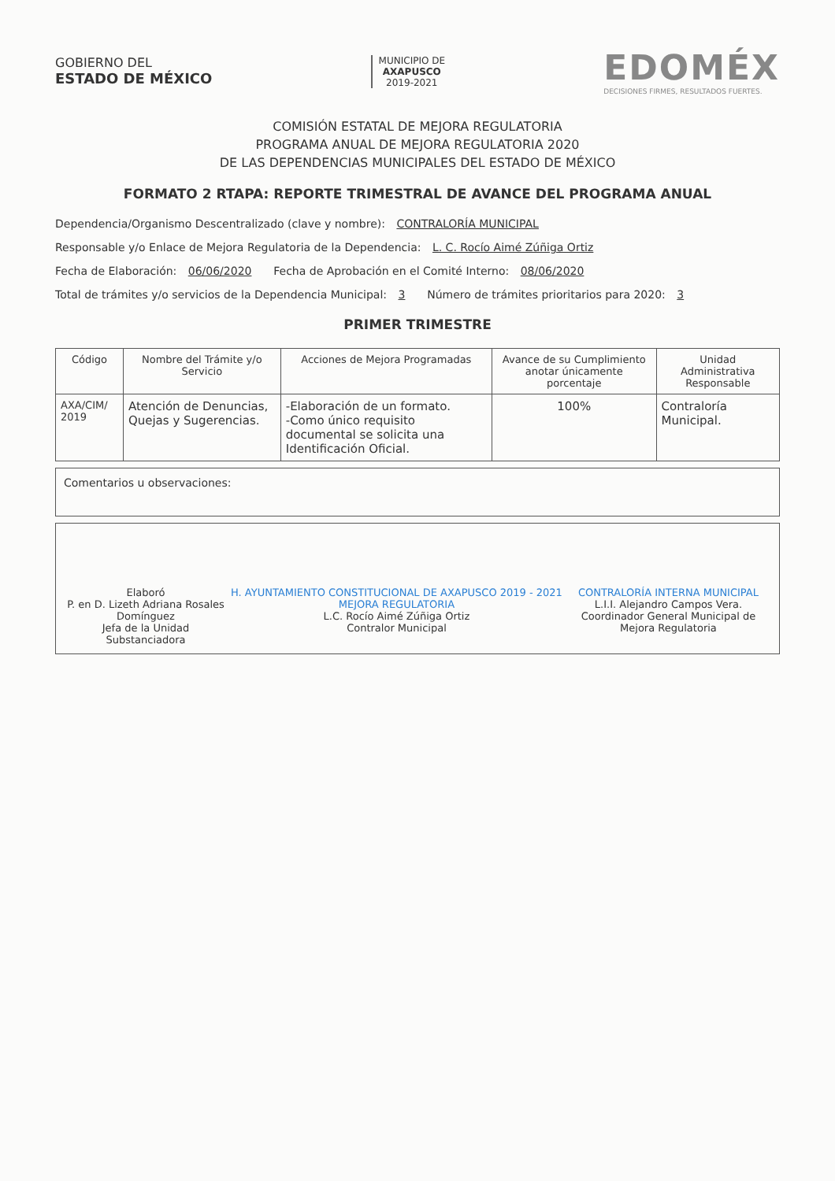GOBIERNO DEL
ESTADO DE MÉXICO
MUNICIPIO DE
AXAPUSCO
2019-2021
EDOMÉX
DECISIONES FIRMES, RESULTADOS FUERTES.
COMISIÓN ESTATAL DE MEJORA REGULATORIA
PROGRAMA ANUAL DE MEJORA REGULATORIA 2020
DE LAS DEPENDENCIAS MUNICIPALES DEL ESTADO DE MÉXICO
FORMATO 2 RTAPA: REPORTE TRIMESTRAL DE AVANCE DEL PROGRAMA ANUAL
Dependencia/Organismo Descentralizado (clave y nombre): CONTRALORÍA MUNICIPAL
Responsable y/o Enlace de Mejora Regulatoria de la Dependencia: L. C. Rocío Aimé Zúñiga Ortiz
Fecha de Elaboración: 06/06/2020 Fecha de Aprobación en el Comité Interno: 08/06/2020
Total de trámites y/o servicios de la Dependencia Municipal: 3 Número de trámites prioritarios para 2020: 3
PRIMER TRIMESTRE
| Código | Nombre del Trámite y/o Servicio | Acciones de Mejora Programadas | Avance de su Cumplimiento anotar únicamente porcentaje | Unidad Administrativa Responsable |
| --- | --- | --- | --- | --- |
| AXA/CIM/ 2019 | Atención de Denuncias, Quejas y Sugerencias. | -Elaboración de un formato. -Como único requisito documental se solicita una Identificación Oficial. | 100% | Contraloría Municipal. |
Comentarios u observaciones:
Elaboró
P. en D. Lizeth Adriana Rosales Domínguez
Jefa de la Unidad Substanciadora
H. AYUNTAMIENTO CONSTITUCIONAL DE AXAPUSCO 2019 - 2021 MEJORA REGULATORIA
L.C. Rocío Aimé Zúñiga Ortiz
Contralor Municipal
CONTRALORÍA INTERNA MUNICIPAL
L.I.I. Alejandro Campos Vera.
Coordinador General Municipal de Mejora Regulatoria